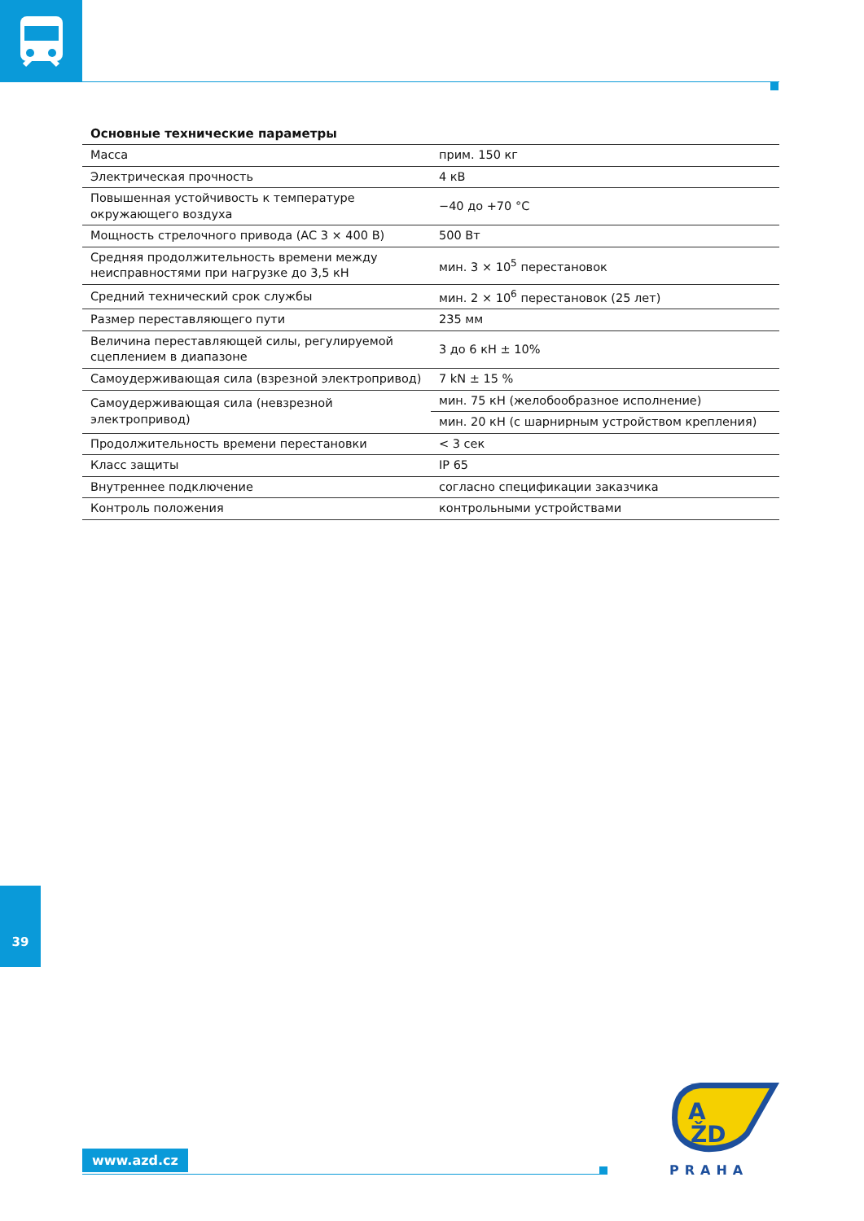Основные технические параметры
| Масса | прим. 150 кг |
| Электрическая прочность | 4 кВ |
| Повышенная устойчивость к температуре окружающего воздуха | −40 до +70 °C |
| Мощность стрелочного привода (AC 3 × 400 В) | 500 Вт |
| Средняя продолжительность времени между неисправностями при нагрузке до 3,5 кН | мин. 3 × 10<sup>5</sup> перестановок |
| Средний технический срок службы | мин. 2 × 10<sup>6</sup> перестановок (25 лет) |
| Размер переставляющего пути | 235 мм |
| Величина переставляющей силы, регулируемой сцеплением в диапазоне | 3 до 6 кН ± 10% |
| Самоудерживающая сила (взрезной электропривод) | 7 kN ± 15 % |
| Самоудерживающая сила (невзрезной электропривод) | мин. 75 кН (желобообразное исполнение) |
| | мин. 20 кН (с шарнирным устройством крепления) |
| Продолжительность времени перестановки | < 3 сек |
| Класс защиты | IP 65 |
| Внутреннее подключение | согласно спецификации заказчика |
| Контроль положения | контрольными устройствами |
39
www.azd.cz
A
ŽD
PRAHA